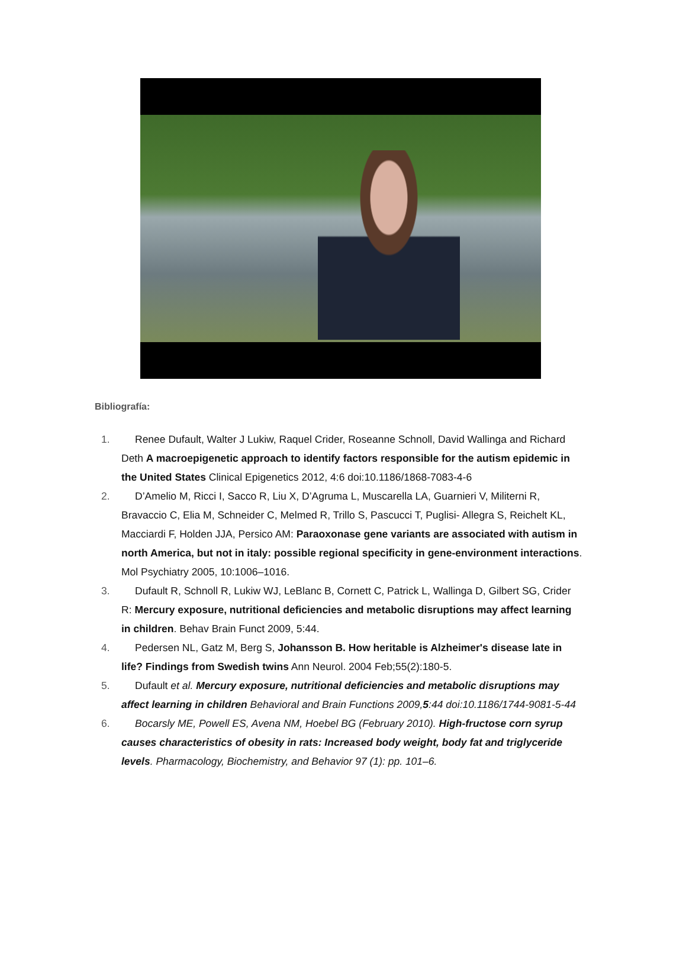Bibliografía:
1. Renee Dufault, Walter J Lukiw, Raquel Crider, Roseanne Schnoll, David Wallinga and Richard Deth A macroepigenetic approach to identify factors responsible for the autism epidemic in the United States Clinical Epigenetics 2012, 4:6 doi:10.1186/1868-7083-4-6
2. D’Amelio M, Ricci I, Sacco R, Liu X, D’Agruma L, Muscarella LA, Guarnieri V, Militerni R, Bravaccio C, Elia M, Schneider C, Melmed R, Trillo S, Pascucci T, Puglisi- Allegra S, Reichelt KL, Macciardi F, Holden JJA, Persico AM: Paraoxonase gene variants are associated with autism in north America, but not in italy: possible regional specificity in gene-environment interactions. Mol Psychiatry 2005, 10:1006–1016.
3. Dufault R, Schnoll R, Lukiw WJ, LeBlanc B, Cornett C, Patrick L, Wallinga D, Gilbert SG, Crider R: Mercury exposure, nutritional deficiencies and metabolic disruptions may affect learning in children. Behav Brain Funct 2009, 5:44.
4. Pedersen NL, Gatz M, Berg S, Johansson B. How heritable is Alzheimer's disease late in life? Findings from Swedish twins Ann Neurol. 2004 Feb;55(2):180-5.
5. Dufault et al. Mercury exposure, nutritional deficiencies and metabolic disruptions may affect learning in children Behavioral and Brain Functions 2009,5:44 doi:10.1186/1744-9081-5-44
6. Bocarsly ME, Powell ES, Avena NM, Hoebel BG (February 2010). High-fructose corn syrup causes characteristics of obesity in rats: Increased body weight, body fat and triglyceride levels. Pharmacology, Biochemistry, and Behavior 97 (1): pp. 101–6.